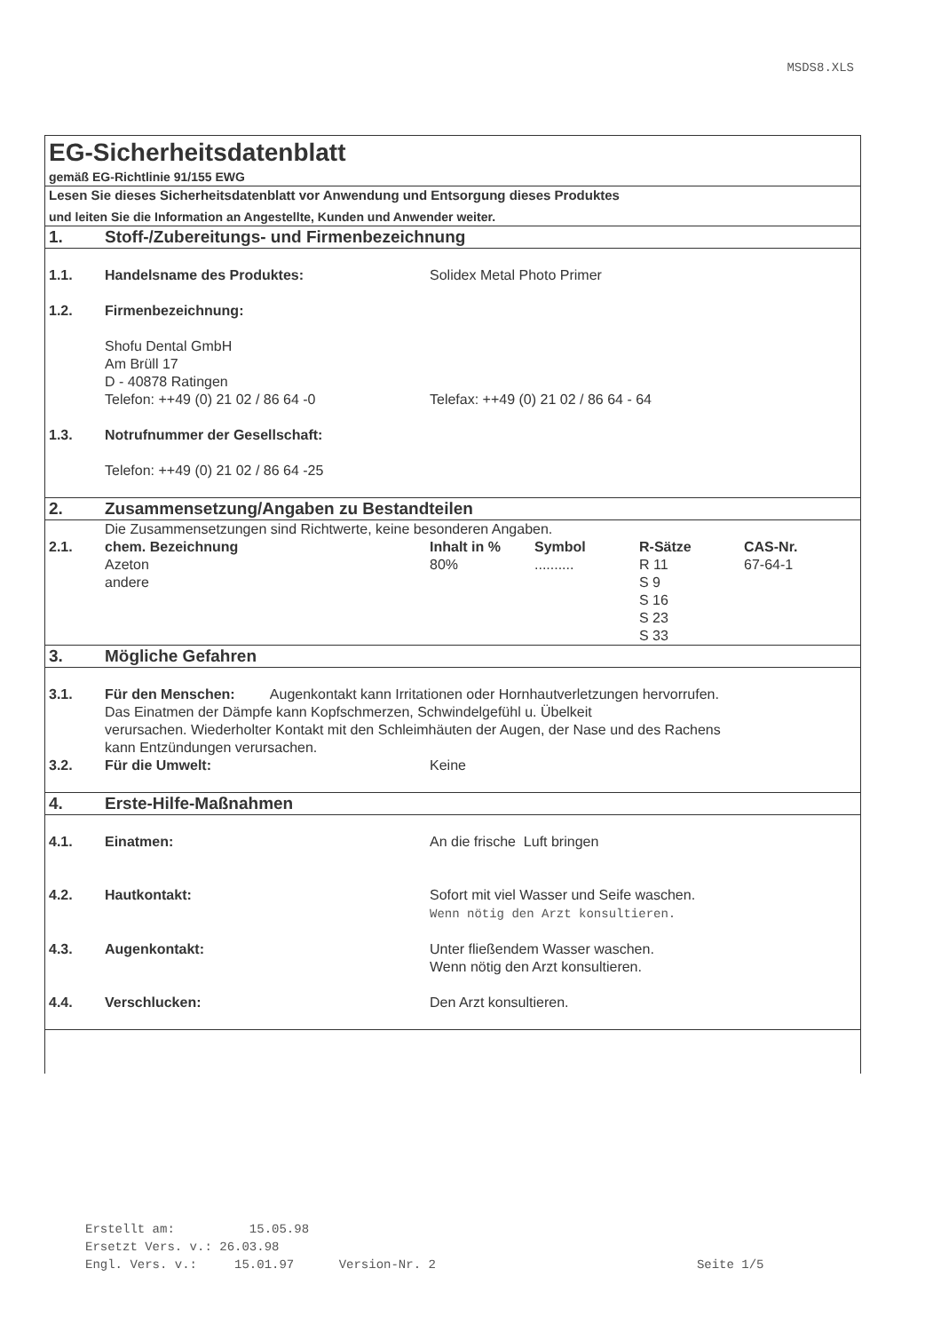MSDS8.XLS
| EG-Sicherheitsdatenblatt | | | | | |
| gemäß EG-Richtlinie 91/155 EWG | | | | | |
| Lesen Sie dieses Sicherheitsdatenblatt vor Anwendung und Entsorgung dieses Produktes | | | | | |
| und leiten Sie die Information an Angestellte, Kunden und Anwender weiter. | | | | | |
| 1. | Stoff-/Zubereitungs- und Firmenbezeichnung | | | | |
| 1.1. | Handelsname des Produktes: | Solidex Metal Photo Primer | | | |
| 1.2. | Firmenbezeichnung: | | | | |
| | Shofu Dental GmbH Am Brüll 17 D - 40878 Ratingen | | | | |
| | Telefon: ++49 (0) 21 02 / 86 64 -0 | Telefax: ++49 (0) 21 02 / 86 64 - 64 | | | |
| 1.3. | Notrufnummer der Gesellschaft: | | | | |
| | Telefon: ++49 (0) 21 02 / 86 64 -25 | | | | |
| 2. | Zusammensetzung/Angaben zu Bestandteilen | | | | |
| | Die Zusammensetzungen sind Richtwerte, keine besonderen Angaben. | | | | |
| 2.1. | chem. Bezeichnung | Inhalt in % | Symbol | R-Sätze | CAS-Nr. |
| | Azeton andere | 80% | .......... | R 11 S 9 S 16 S 23 S 33 | 67-64-1 |
| 3. | Mögliche Gefahren | | | | |
| 3.1. | Für den Menschen: Augenkontakt kann Irritationen oder Hornhautverletzungen hervorrufen. Das Einatmen der Dämpfe kann Kopfschmerzen, Schwindelgefühl u. Übelkeit verursachen. Wiederholter Kontakt mit den Schleimhäuten der Augen, der Nase und des Rachens kann Entzündungen verursachen. | | | | |
| 3.2. | Für die Umwelt: | Keine | | | |
| 4. | Erste-Hilfe-Maßnahmen | | | | |
| 4.1. | Einatmen: | An die frische Luft bringen | | | |
| 4.2. | Hautkontakt: | Sofort mit viel Wasser und Seife waschen. Wenn nötig den Arzt konsultieren. | | | |
| 4.3. | Augenkontakt: | Unter fließendem Wasser waschen. Wenn nötig den Arzt konsultieren. | | | |
| 4.4. | Verschlucken: | Den Arzt konsultieren. | | | |
Erstellt am: 15.05.98
Ersetzt Vers. v.: 26.03.98
Engl. Vers. v.: 15.01.97 Version-Nr. 2 Seite 1/5